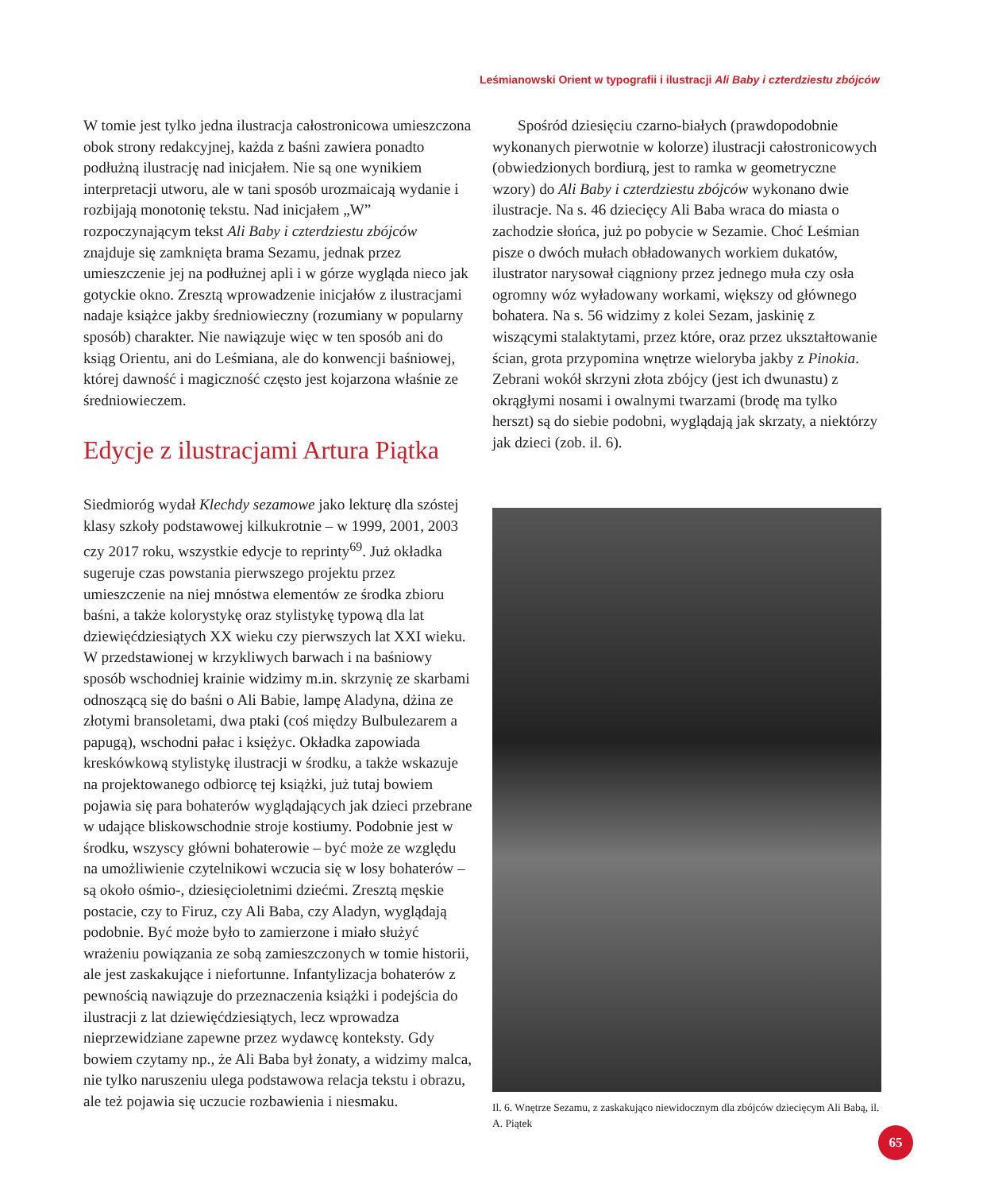Leśmianowski Orient w typografii i ilustracji Ali Baby i czterdziestu zbójców
W tomie jest tylko jedna ilustracja całostronicowa umieszczona obok strony redakcyjnej, każda z baśni zawiera ponadto podłużną ilustrację nad inicjałem. Nie są one wynikiem interpretacji utworu, ale w tani sposób urozmaicają wydanie i rozbijają monotonię tekstu. Nad inicjałem „W” rozpoczynającym tekst Ali Baby i czterdziestu zbójców znajduje się zamknięta brama Sezamu, jednak przez umieszczenie jej na podłużnej apli i w górze wygląda nieco jak gotyckie okno. Zresztą wprowadzenie inicjałów z ilustracjami nadaje książce jakby średniowieczny (rozumiany w popularny sposób) charakter. Nie nawiązuje więc w ten sposób ani do ksiąg Orientu, ani do Leśmiana, ale do konwencji baśniowej, której dawność i magiczność często jest kojarzona właśnie ze średniowieczem.
Edycje z ilustracjami Artura Piątka
Siedmioróg wydał Klechdy sezamowe jako lekturę dla szóstej klasy szkoły podstawowej kilkukrotnie – w 1999, 2001, 2003 czy 2017 roku, wszystkie edycje to reprinty<sup>69</sup>. Już okładka sugeruje czas powstania pierwszego projektu przez umieszczenie na niej mnóstwa elementów ze środka zbioru baśni, a także kolorystykę oraz stylistykę typową dla lat dziewięćdziesiątych XX wieku czy pierwszych lat XXI wieku. W przedstawionej w krzykliwych barwach i na baśniowy sposób wschodniej krainie widzimy m.in. skrzynię ze skarbami odnoszącą się do baśni o Ali Babie, lampę Aladyna, dżina ze złotymi bransoletami, dwa ptaki (coś między Bulbulezarem a papugą), wschodni pałac i księżyc. Okładka zapowiada kreskówkową stylistykę ilustracji w środku, a także wskazuje na projektowanego odbiorcę tej książki, już tutaj bowiem pojawia się para bohaterów wyglądających jak dzieci przebrane w udające bliskowschodnie stroje kostiumy. Podobnie jest w środku, wszyscy główni bohaterowie – być może ze względu na umożliwienie czytelnikowi wczucia się w losy bohaterów – są około ośmio-, dziesięcioletnimi dziećmi. Zresztą męskie postacie, czy to Firuz, czy Ali Baba, czy Aladyn, wyglądają podobnie. Być może było to zamierzone i miało służyć wrażeniu powiązania ze sobą zamieszczonych w tomie historii, ale jest zaskakujące i niefortunne. Infantylizacja bohaterów z pewnością nawiązuje do przeznaczenia książki i podejścia do ilustracji z lat dziewięćdziesiątych, lecz wprowadza nieprzewidziane zapewne przez wydawcę konteksty. Gdy bowiem czytamy np., że Ali Baba był żonaty, a widzimy malca, nie tylko naruszeniu ulega podstawowa relacja tekstu i obrazu, ale też pojawia się uczucie rozbawienia i niesmaku.
Spośród dziesięciu czarno-białych (prawdopodobnie wykonanych pierwotnie w kolorze) ilustracji całostronicowych (obwiedzionych bordiurą, jest to ramka w geometryczne wzory) do Ali Baby i czterdziestu zbójców wykonano dwie ilustracje. Na s. 46 dziecięcy Ali Baba wraca do miasta o zachodzie słońca, już po pobycie w Sezamie. Choć Leśmian pisze o dwóch mułach obładowanych workiem dukatów, ilustrator narysował ciągniony przez jednego muła czy osła ogromny wóz wyładowany workami, większy od głównego bohatera. Na s. 56 widzimy z kolei Sezam, jaskinię z wiszącymi stalaktytami, przez które, oraz przez ukształtowanie ścian, grota przypomina wnętrze wieloryba jakby z Pinokia. Zebrani wokół skrzyni złota zbójcy (jest ich dwunastu) z okrągłymi nosami i owalnymi twarzami (brodę ma tylko herszt) są do siebie podobni, wyglądają jak skrzaty, a niektórzy jak dzieci (zob. il. 6).
Il. 6. Wnętrze Sezamu, z zaskakująco niewidocznym dla zbójców dziecięcym Ali Babą, il. A. Piątek
65